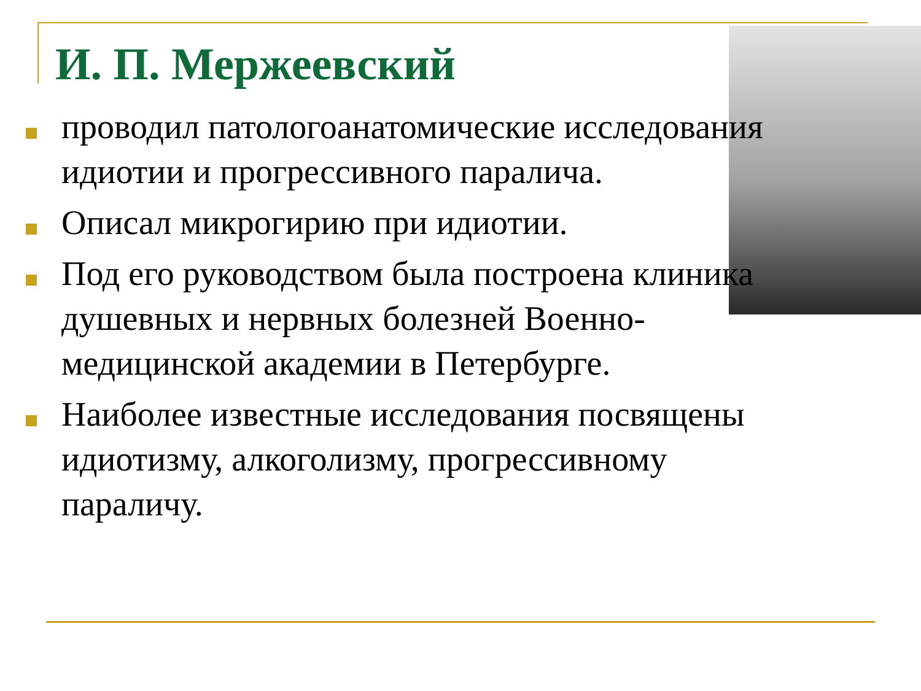И. П. Мержеевский
проводил патологоанатомические исследования идиотии и прогрессивного паралича.
Описал микрогирию при идиотии.
Под его руководством была построена клиника душевных и нервных болезней Военно-медицинской академии в Петербурге.
Наиболее известные исследования посвящены идиотизму, алкоголизму, прогрессивному параличу.